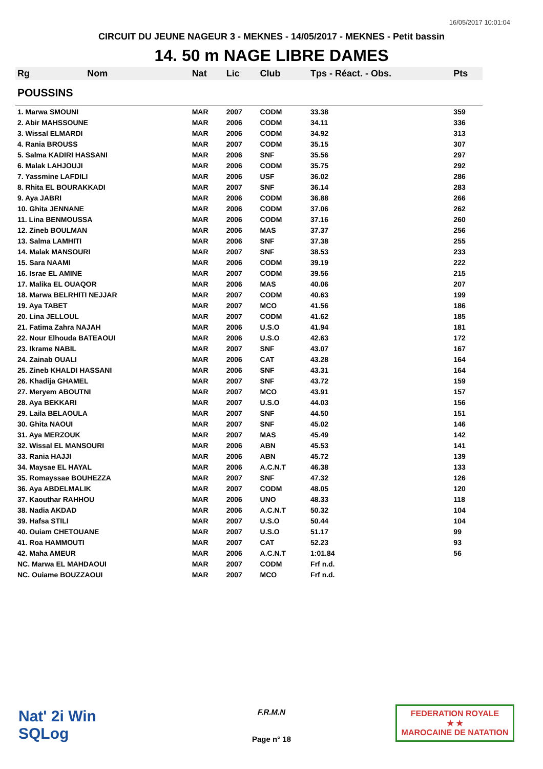16/05/2017 10:01:04
CIRCUIT DU JEUNE NAGEUR 3 - MEKNES - 14/05/2017 - MEKNES - Petit bassin
14. 50 m NAGE LIBRE DAMES
| Rg | Nom | Nat | Lic | Club | Tps - Réact. - Obs. | Pts |
| --- | --- | --- | --- | --- | --- | --- |
| POUSSINS | | | | | | |
| 1. Marwa SMOUNI | | MAR | 2007 | CODM | 33.38 | 359 |
| 2. Abir MAHSSOUNE | | MAR | 2006 | CODM | 34.11 | 336 |
| 3. Wissal ELMARDI | | MAR | 2006 | CODM | 34.92 | 313 |
| 4. Rania BROUSS | | MAR | 2007 | CODM | 35.15 | 307 |
| 5. Salma KADIRI HASSANI | | MAR | 2006 | SNF | 35.56 | 297 |
| 6. Malak LAHJOUJI | | MAR | 2006 | CODM | 35.75 | 292 |
| 7. Yassmine LAFDILI | | MAR | 2006 | USF | 36.02 | 286 |
| 8. Rhita EL BOURAKKADI | | MAR | 2007 | SNF | 36.14 | 283 |
| 9. Aya JABRI | | MAR | 2006 | CODM | 36.88 | 266 |
| 10. Ghita JENNANE | | MAR | 2006 | CODM | 37.06 | 262 |
| 11. Lina BENMOUSSA | | MAR | 2006 | CODM | 37.16 | 260 |
| 12. Zineb BOULMAN | | MAR | 2006 | MAS | 37.37 | 256 |
| 13. Salma LAMHITI | | MAR | 2006 | SNF | 37.38 | 255 |
| 14. Malak MANSOURI | | MAR | 2007 | SNF | 38.53 | 233 |
| 15. Sara NAAMI | | MAR | 2006 | CODM | 39.19 | 222 |
| 16. Israe EL AMINE | | MAR | 2007 | CODM | 39.56 | 215 |
| 17. Malika EL OUAQOR | | MAR | 2006 | MAS | 40.06 | 207 |
| 18. Marwa BELRHITI NEJJAR | | MAR | 2007 | CODM | 40.63 | 199 |
| 19. Aya TABET | | MAR | 2007 | MCO | 41.56 | 186 |
| 20. Lina JELLOUL | | MAR | 2007 | CODM | 41.62 | 185 |
| 21. Fatima Zahra NAJAH | | MAR | 2006 | U.S.O | 41.94 | 181 |
| 22. Nour Elhouda BATEAOUI | | MAR | 2006 | U.S.O | 42.63 | 172 |
| 23. Ikrame NABIL | | MAR | 2007 | SNF | 43.07 | 167 |
| 24. Zainab OUALI | | MAR | 2006 | CAT | 43.28 | 164 |
| 25. Zineb KHALDI HASSANI | | MAR | 2006 | SNF | 43.31 | 164 |
| 26. Khadija GHAMEL | | MAR | 2007 | SNF | 43.72 | 159 |
| 27. Meryem ABOUTNI | | MAR | 2007 | MCO | 43.91 | 157 |
| 28. Aya BEKKARI | | MAR | 2007 | U.S.O | 44.03 | 156 |
| 29. Laila BELAOULA | | MAR | 2007 | SNF | 44.50 | 151 |
| 30. Ghita NAOUI | | MAR | 2007 | SNF | 45.02 | 146 |
| 31. Aya MERZOUK | | MAR | 2007 | MAS | 45.49 | 142 |
| 32. Wissal EL MANSOURI | | MAR | 2006 | ABN | 45.53 | 141 |
| 33. Rania HAJJI | | MAR | 2006 | ABN | 45.72 | 139 |
| 34. Maysae EL HAYAL | | MAR | 2006 | A.C.N.T | 46.38 | 133 |
| 35. Romayssae BOUHEZZA | | MAR | 2007 | SNF | 47.32 | 126 |
| 36. Aya ABDELMALIK | | MAR | 2007 | CODM | 48.05 | 120 |
| 37. Kaouthar RAHHOU | | MAR | 2006 | UNO | 48.33 | 118 |
| 38. Nadia AKDAD | | MAR | 2006 | A.C.N.T | 50.32 | 104 |
| 39. Hafsa STILI | | MAR | 2007 | U.S.O | 50.44 | 104 |
| 40. Ouiam CHETOUANE | | MAR | 2007 | U.S.O | 51.17 | 99 |
| 41. Roa HAMMOUTI | | MAR | 2007 | CAT | 52.23 | 93 |
| 42. Maha AMEUR | | MAR | 2006 | A.C.N.T | 1:01.84 | 56 |
| NC. Marwa EL MAHDAOUI | | MAR | 2007 | CODM | Frf n.d. | |
| NC. Ouiame BOUZZAOUI | | MAR | 2007 | MCO | Frf n.d. | |
Nat' 2i Win
SQLog
F.R.M.N
Page n° 18
FEDERATION ROYALE
★ ★
MAROCAINE DE NATATION